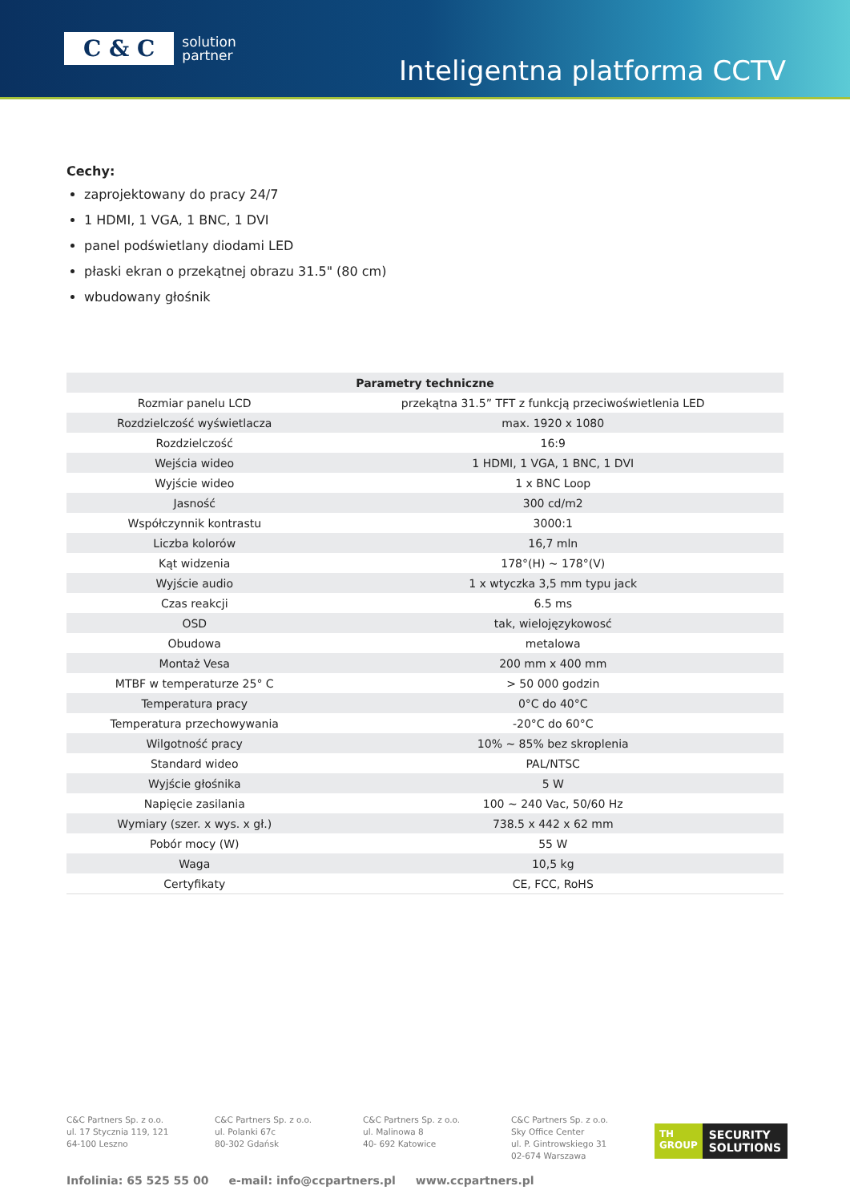C & C solution
partner
Inteligentna platforma CCTV
Cechy:
zaprojektowany do pracy 24/7
1 HDMI, 1 VGA, 1 BNC, 1 DVI
panel podświetlany diodami LED
płaski ekran o przekątnej obrazu 31.5" (80 cm)
wbudowany głośnik
| Parametry techniczne | |
| --- | --- |
| Rozmiar panelu LCD | przekątna 31.5” TFT z funkcją przeciwoświetlenia LED |
| Rozdzielczość wyświetlacza | max. 1920 x 1080 |
| Rozdzielczość | 16:9 |
| Wejścia wideo | 1 HDMI, 1 VGA, 1 BNC, 1 DVI |
| Wyjście wideo | 1 x BNC Loop |
| Jasność | 300 cd/m2 |
| Współczynnik kontrastu | 3000:1 |
| Liczba kolorów | 16,7 mln |
| Kąt widzenia | 178°(H) ~ 178°(V) |
| Wyjście audio | 1 x wtyczka 3,5 mm typu jack |
| Czas reakcji | 6.5 ms |
| OSD | tak, wielojęzykowosć |
| Obudowa | metalowa |
| Montaż Vesa | 200 mm x 400 mm |
| MTBF w temperaturze 25° C | > 50 000 godzin |
| Temperatura pracy | 0°C do 40°C |
| Temperatura przechowywania | -20°C do 60°C |
| Wilgotność pracy | 10% ~ 85% bez skroplenia |
| Standard wideo | PAL/NTSC |
| Wyjście głośnika | 5 W |
| Napięcie zasilania | 100 ~ 240 Vac, 50/60 Hz |
| Wymiary (szer. x wys. x gł.) | 738.5 x 442 x 62 mm |
| Pobór mocy (W) | 55 W |
| Waga | 10,5 kg |
| Certyfikaty | CE, FCC, RoHS |
C&C Partners Sp. z o.o.
ul. 17 Stycznia 119, 121
64-100 Leszno
C&C Partners Sp. z o.o.
ul. Polanki 67c
80-302 Gdańsk
C&C Partners Sp. z o.o.
ul. Malinowa 8
40- 692 Katowice
C&C Partners Sp. z o.o.
Sky Office Center
ul. P. Gintrowskiego 31
02-674 Warszawa
TH
GROUP SECURITY
SOLUTIONS
Infolinia: 65 525 55 00 e-mail: info@ccpartners.pl www.ccpartners.pl